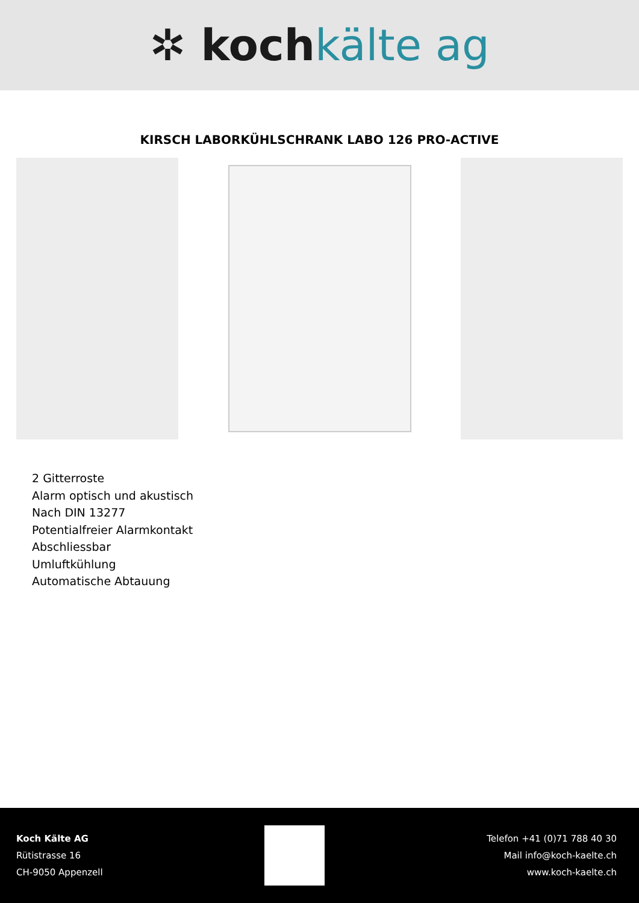✲ kochkälte ag
KIRSCH LABORKÜHLSCHRANK LABO 126 PRO-ACTIVE
2 Gitterroste
Alarm optisch und akustisch
Nach DIN 13277
Potentialfreier Alarmkontakt
Abschliessbar
Umluftkühlung
Automatische Abtauung
Koch Kälte AG
Rütistrasse 16
CH-9050 Appenzell
Telefon +41 (0)71 788 40 30
Mail info@koch-kaelte.ch
www.koch-kaelte.ch